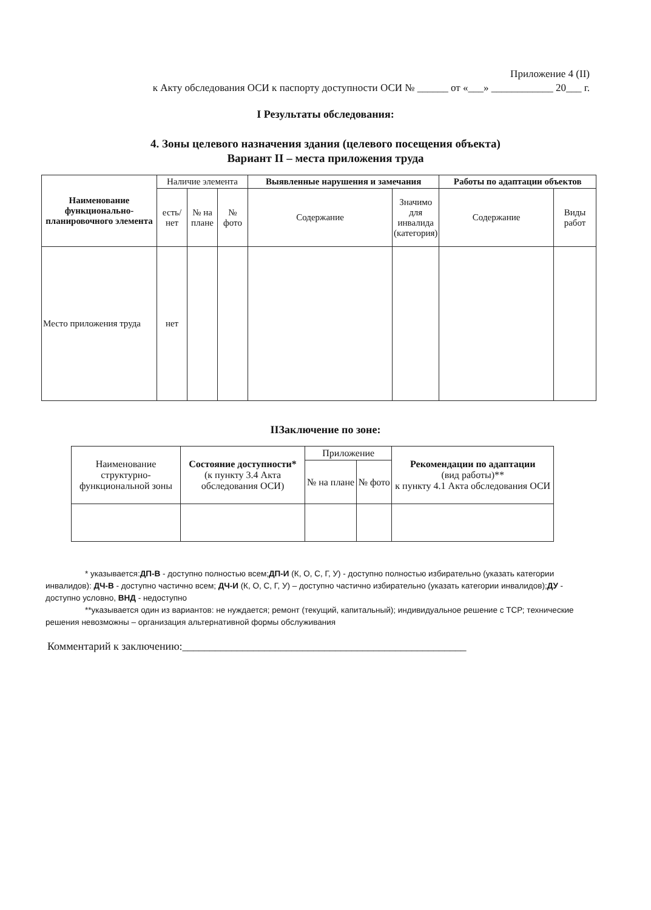Приложение 4 (II)
к Акту обследования ОСИ к паспорту доступности ОСИ № ______ от «___» ____________ 20___ г.
I Результаты обследования:
4. Зоны целевого назначения здания (целевого посещения объекта)
Вариант II – места приложения труда
| Наименование функционально-планировочного элемента | Наличие элемента | | | Выявленные нарушения и замечания | | Работы по адаптации объектов | |
| --- | --- | --- | --- | --- | --- | --- | --- |
| | есть/ нет | № на плане | № фото | Содержание | Значимо для инвалида (категория) | Содержание | Виды работ |
| Место приложения труда | нет | | | | | | |
IIЗаключение по зоне:
| Наименование структурно-функциональной зоны | Состояние доступности* (к пункту 3.4 Акта обследования ОСИ) | Приложение | | Рекомендации по адаптации (вид работы)** к пункту 4.1 Акта обследования ОСИ |
| | | № на плане | № фото | |
* указывается:ДП-В - доступно полностью всем;ДП-И (К, О, С, Г, У) - доступно полностью избирательно (указать категории инвалидов): ДЧ-В - доступно частично всем; ДЧ-И (К, О, С, Г, У) – доступно частично избирательно (указать категории инвалидов);ДУ - доступно условно, ВНД - недоступно
**указывается один из вариантов: не нуждается; ремонт (текущий, капитальный); индивидуальное решение с ТСР; технические решения невозможны – организация альтернативной формы обслуживания
Комментарий к заключению:____________________________________________________